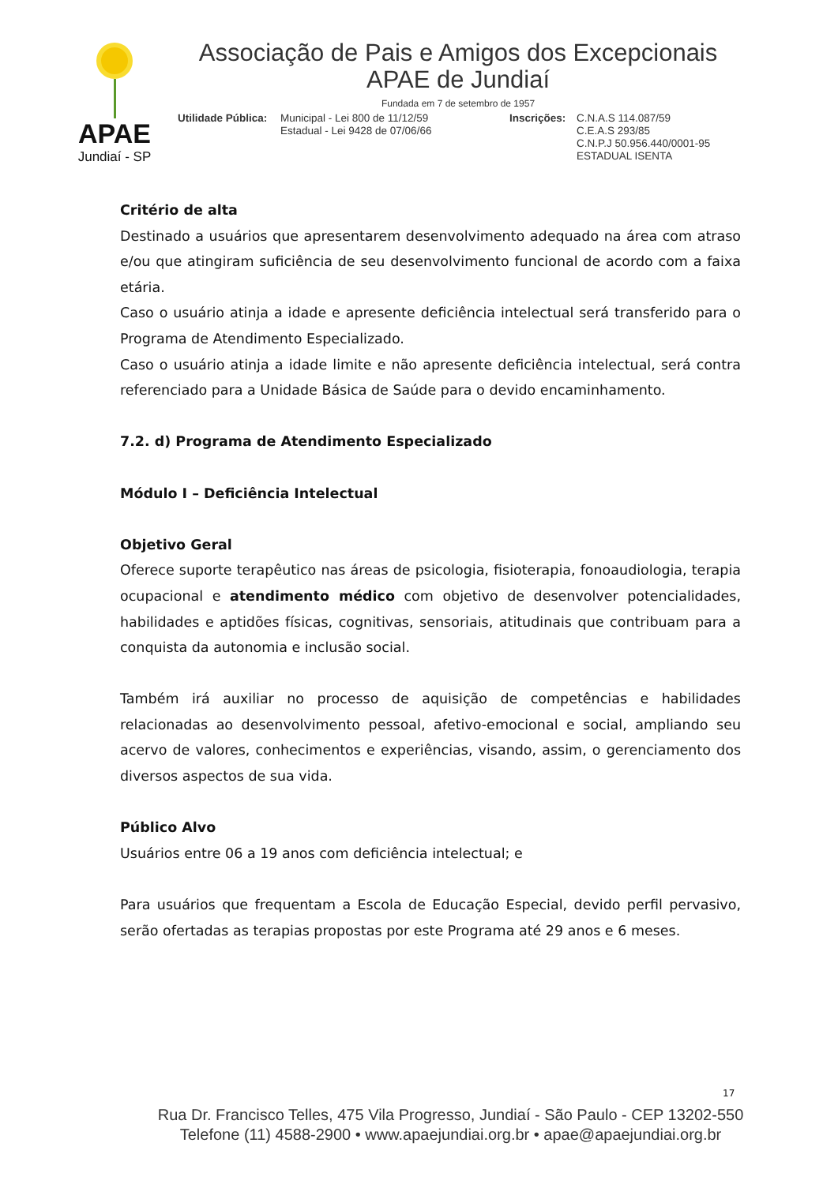APAE
Jundiaí - SP
Associação de Pais e Amigos dos Excepcionais
APAE de Jundiaí
Fundada em 7 de setembro de 1957
Utilidade Pública:
Municipal - Lei 800 de 11/12/59
Estadual - Lei 9428 de 07/06/66
Inscrições:
C.N.A.S 114.087/59
C.E.A.S 293/85
C.N.P.J 50.956.440/0001-95
ESTADUAL ISENTA
Critério de alta
Destinado a usuários que apresentarem desenvolvimento adequado na área com atraso e/ou que atingiram suficiência de seu desenvolvimento funcional de acordo com a faixa etária.
Caso o usuário atinja a idade e apresente deficiência intelectual será transferido para o Programa de Atendimento Especializado.
Caso o usuário atinja a idade limite e não apresente deficiência intelectual, será contra referenciado para a Unidade Básica de Saúde para o devido encaminhamento.
7.2. d) Programa de Atendimento Especializado
Módulo I – Deficiência Intelectual
Objetivo Geral
Oferece suporte terapêutico nas áreas de psicologia, fisioterapia, fonoaudiologia, terapia ocupacional e atendimento médico com objetivo de desenvolver potencialidades, habilidades e aptidões físicas, cognitivas, sensoriais, atitudinais que contribuam para a conquista da autonomia e inclusão social.
Também irá auxiliar no processo de aquisição de competências e habilidades relacionadas ao desenvolvimento pessoal, afetivo-emocional e social, ampliando seu acervo de valores, conhecimentos e experiências, visando, assim, o gerenciamento dos diversos aspectos de sua vida.
Público Alvo
Usuários entre 06 a 19 anos com deficiência intelectual; e
Para usuários que frequentam a Escola de Educação Especial, devido perfil pervasivo, serão ofertadas as terapias propostas por este Programa até 29 anos e 6 meses.
17
Rua Dr. Francisco Telles, 475 Vila Progresso, Jundiaí - São Paulo - CEP 13202-550
Telefone (11) 4588-2900 • www.apaejundiai.org.br • apae@apaejundiai.org.br